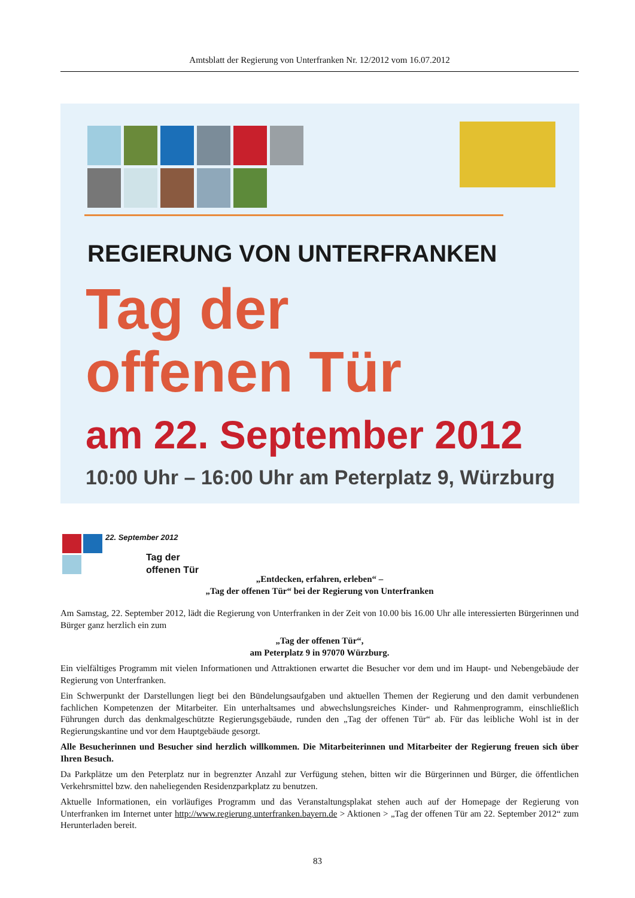Amtsblatt der Regierung von Unterfranken Nr. 12/2012 vom 16.07.2012
REGIERUNG VON UNTERFRANKEN
Tag der
offenen Tür
am 22. September 2012
10:00 Uhr – 16:00 Uhr am Peterplatz 9, Würzburg
22. September 2012
Tag der
offenen Tür
„Entdecken, erfahren, erleben“ –
„Tag der offenen Tür“ bei der Regierung von Unterfranken
Am Samstag, 22. September 2012, lädt die Regierung von Unterfranken in der Zeit von 10.00 bis 16.00 Uhr alle interessierten Bürgerinnen und Bürger ganz herzlich ein zum
„Tag der offenen Tür“,
am Peterplatz 9 in 97070 Würzburg.
Ein vielfältiges Programm mit vielen Informationen und Attraktionen erwartet die Besucher vor dem und im Haupt- und Nebengebäude der Regierung von Unterfranken.
Ein Schwerpunkt der Darstellungen liegt bei den Bündelungsaufgaben und aktuellen Themen der Regierung und den damit verbundenen fachlichen Kompetenzen der Mitarbeiter. Ein unterhaltsames und abwechslungsreiches Kinder- und Rahmenprogramm, einschließlich Führungen durch das denkmalgeschützte Regierungsgebäude, runden den „Tag der offenen Tür“ ab. Für das leibliche Wohl ist in der Regierungskantine und vor dem Hauptgebäude gesorgt.
Alle Besucherinnen und Besucher sind herzlich willkommen. Die Mitarbeiterinnen und Mitarbeiter der Regierung freuen sich über Ihren Besuch.
Da Parkplätze um den Peterplatz nur in begrenzter Anzahl zur Verfügung stehen, bitten wir die Bürgerinnen und Bürger, die öffentlichen Verkehrsmittel bzw. den naheliegenden Residenzparkplatz zu benutzen.
Aktuelle Informationen, ein vorläufiges Programm und das Veranstaltungsplakat stehen auch auf der Homepage der Regierung von Unterfranken im Internet unter http://www.regierung.unterfranken.bayern.de > Aktionen > „Tag der offenen Tür am 22. September 2012“ zum Herunterladen bereit.
83